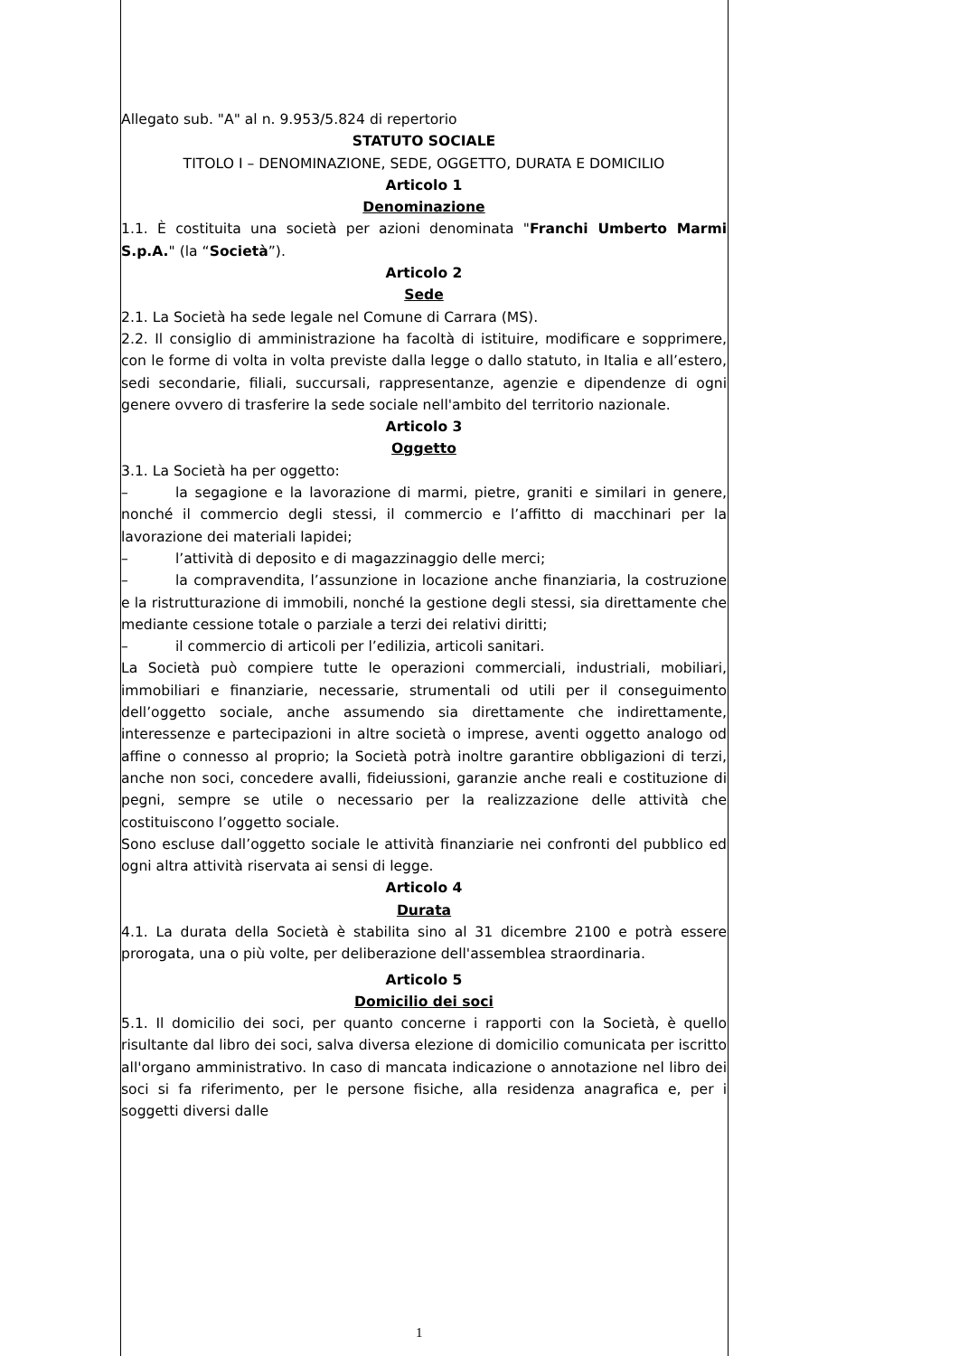Allegato sub. "A" al n. 9.953/5.824 di repertorio
STATUTO SOCIALE
TITOLO I – DENOMINAZIONE, SEDE, OGGETTO, DURATA E DOMICILIO
Articolo 1
Denominazione
1.1. È costituita una società per azioni denominata "Franchi Umberto Marmi S.p.A." (la “Società”).
Articolo 2
Sede
2.1. La Società ha sede legale nel Comune di Carrara (MS).
2.2. Il consiglio di amministrazione ha facoltà di istituire, modificare e sopprimere, con le forme di volta in volta previste dalla legge o dallo statuto, in Italia e all’estero, sedi secondarie, filiali, succursali, rappresentanze, agenzie e dipendenze di ogni genere ovvero di trasferire la sede sociale nell'ambito del territorio nazionale.
Articolo 3
Oggetto
3.1. La Società ha per oggetto:
– la segagione e la lavorazione di marmi, pietre, graniti e similari in genere, nonché il commercio degli stessi, il commercio e l’affitto di macchinari per la lavorazione dei materiali lapidei;
– l’attività di deposito e di magazzinaggio delle merci;
– la compravendita, l’assunzione in locazione anche finanziaria, la costruzione e la ristrutturazione di immobili, nonché la gestione degli stessi, sia direttamente che mediante cessione totale o parziale a terzi dei relativi diritti;
– il commercio di articoli per l’edilizia, articoli sanitari.
La Società può compiere tutte le operazioni commerciali, industriali, mobiliari, immobiliari e finanziarie, necessarie, strumentali od utili per il conseguimento dell’oggetto sociale, anche assumendo sia direttamente che indirettamente, interessenze e partecipazioni in altre società o imprese, aventi oggetto analogo od affine o connesso al proprio; la Società potrà inoltre garantire obbligazioni di terzi, anche non soci, concedere avalli, fideiussioni, garanzie anche reali e costituzione di pegni, sempre se utile o necessario per la realizzazione delle attività che costituiscono l’oggetto sociale.
Sono escluse dall’oggetto sociale le attività finanziarie nei confronti del pubblico ed ogni altra attività riservata ai sensi di legge.
Articolo 4
Durata
4.1. La durata della Società è stabilita sino al 31 dicembre 2100 e potrà essere prorogata, una o più volte, per deliberazione dell'assemblea straordinaria.
Articolo 5
Domicilio dei soci
5.1. Il domicilio dei soci, per quanto concerne i rapporti con la Società, è quello risultante dal libro dei soci, salva diversa elezione di domicilio comunicata per iscritto all'organo amministrativo. In caso di mancata indicazione o annotazione nel libro dei soci si fa riferimento, per le persone fisiche, alla residenza anagrafica e, per i soggetti diversi dalle
1